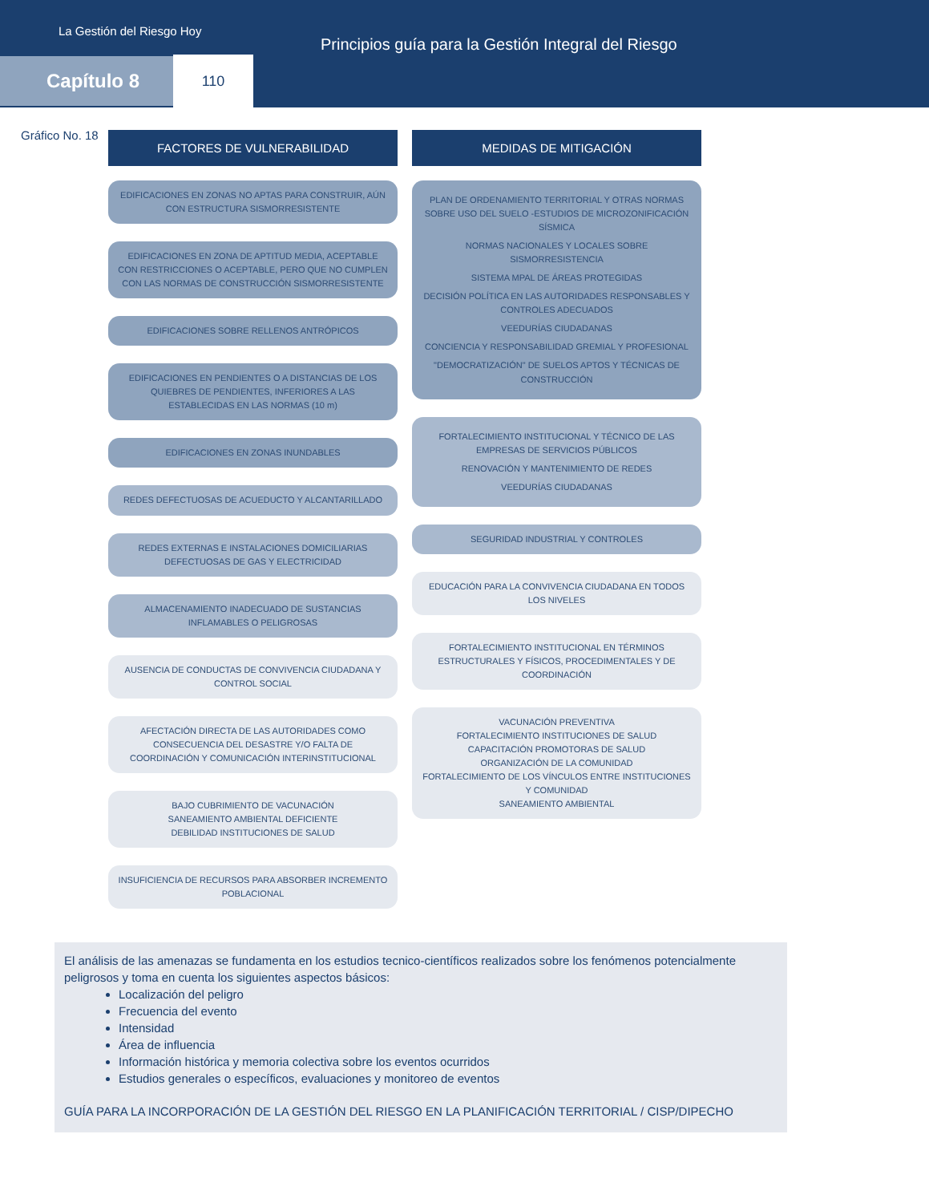La Gestión del Riesgo Hoy
Principios guía para la Gestión Integral del Riesgo
Capítulo 8 110
Gráfico No. 18
FACTORES DE VULNERABILIDAD
EDIFICACIONES EN ZONAS NO APTAS PARA CONSTRUIR, AÚN CON ESTRUCTURA SISMORRESISTENTE
EDIFICACIONES EN ZONA DE APTITUD MEDIA, ACEPTABLE CON RESTRICCIONES O ACEPTABLE, PERO QUE NO CUMPLEN CON LAS NORMAS DE CONSTRUCCIÓN SISMORRESISTENTE
EDIFICACIONES SOBRE RELLENOS ANTRÓPICOS
EDIFICACIONES EN PENDIENTES O A DISTANCIAS DE LOS QUIEBRES DE PENDIENTES, INFERIORES A LAS ESTABLECIDAS EN LAS NORMAS (10 m)
EDIFICACIONES EN ZONAS INUNDABLES
REDES DEFECTUOSAS DE ACUEDUCTO Y ALCANTARILLADO
REDES EXTERNAS E INSTALACIONES DOMICILIARIAS DEFECTUOSAS DE GAS Y ELECTRICIDAD
ALMACENAMIENTO INADECUADO DE SUSTANCIAS INFLAMABLES O PELIGROSAS
AUSENCIA DE CONDUCTAS DE CONVIVENCIA CIUDADANA Y CONTROL SOCIAL
AFECTACIÓN DIRECTA DE LAS AUTORIDADES COMO CONSECUENCIA DEL DESASTRE Y/O FALTA DE COORDINACIÓN Y COMUNICACIÓN INTERINSTITUCIONAL
BAJO CUBRIMIENTO DE VACUNACIÓN
SANEAMIENTO AMBIENTAL DEFICIENTE
DEBILIDAD INSTITUCIONES DE SALUD
INSUFICIENCIA DE RECURSOS PARA ABSORBER INCREMENTO POBLACIONAL
MEDIDAS DE MITIGACIÓN
PLAN DE ORDENAMIENTO TERRITORIAL Y OTRAS NORMAS SOBRE USO DEL SUELO -ESTUDIOS DE MICROZONIFICACIÓN SÍSMICA
NORMAS NACIONALES Y LOCALES SOBRE SISMORRESISTENCIA
SISTEMA MPAL DE ÁREAS PROTEGIDAS
DECISIÓN POLÍTICA EN LAS AUTORIDADES RESPONSABLES Y CONTROLES ADECUADOS
VEEDURÍAS CIUDADANAS
CONCIENCIA Y RESPONSABILIDAD GREMIAL Y PROFESIONAL
"DEMOCRATIZACIÓN" DE SUELOS APTOS Y TÉCNICAS DE CONSTRUCCIÓN
FORTALECIMIENTO INSTITUCIONAL Y TÉCNICO DE LAS EMPRESAS DE SERVICIOS PÚBLICOS
RENOVACIÓN Y MANTENIMIENTO DE REDES
VEEDURÍAS CIUDADANAS
SEGURIDAD INDUSTRIAL Y CONTROLES
EDUCACIÓN PARA LA CONVIVENCIA CIUDADANA EN TODOS LOS NIVELES
FORTALECIMIENTO INSTITUCIONAL EN TÉRMINOS ESTRUCTURALES Y FÍSICOS, PROCEDIMENTALES Y DE COORDINACIÓN
VACUNACIÓN PREVENTIVA
FORTALECIMIENTO INSTITUCIONES DE SALUD
CAPACITACIÓN PROMOTORAS DE SALUD
ORGANIZACIÓN DE LA COMUNIDAD
FORTALECIMIENTO DE LOS VÍNCULOS ENTRE INSTITUCIONES Y COMUNIDAD
SANEAMIENTO AMBIENTAL
El análisis de las amenazas se fundamenta en los estudios tecnico-científicos realizados sobre los fenómenos potencialmente peligrosos y toma en cuenta los siguientes aspectos básicos:
Localización del peligro
Frecuencia del evento
Intensidad
Área de influencia
Información histórica y memoria colectiva sobre los eventos ocurridos
Estudios generales o específicos, evaluaciones y monitoreo de eventos
GUÍA PARA LA INCORPORACIÓN DE LA GESTIÓN DEL RIESGO EN LA PLANIFICACIÓN TERRITORIAL / CISP/DIPECHO